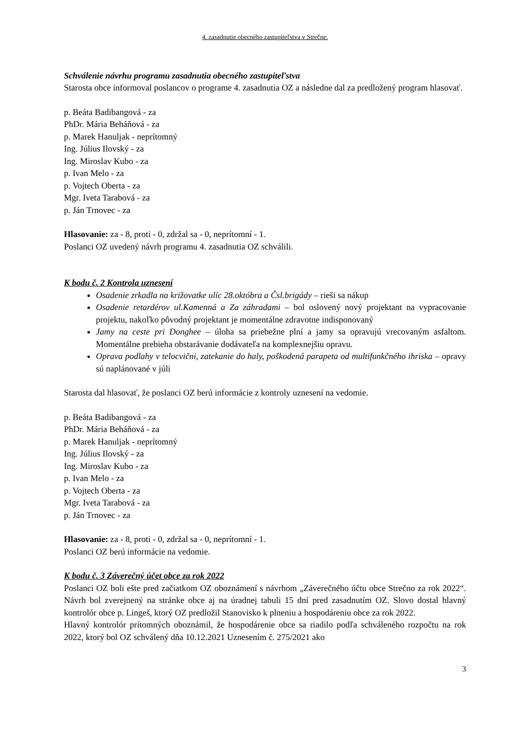4. zasadnutie obecného zastupiteľstva v Strečne.
Schválenie návrhu programu zasadnutia obecného zastupiteľstva
Starosta obce informoval poslancov o programe 4. zasadnutia OZ a následne dal za predložený program hlasovať.
p. Beáta Badibangová - za
PhDr. Mária Beháňová - za
p. Marek Hanuljak - neprítomný
Ing. Július Ilovský - za
Ing. Miroslav Kubo - za
p. Ivan Melo - za
p. Vojtech Oberta - za
Mgr. Iveta Tarabová - za
p. Ján Trnovec - za
Hlasovanie: za - 8, proti - 0, zdržal sa - 0, neprítomní - 1.
Poslanci OZ uvedený návrh programu 4. zasadnutia OZ schválili.
K bodu č. 2 Kontrola uznesení
Osadenie zrkadla na križovatke ulíc 28.októbra a Čsl.brigády – rieši sa nákup
Osadenie retardérov ul.Kamenná a Za záhradami – bol oslovený nový projektant na vypracovanie projektu, nakoľko pôvodný projektant je momentálne zdravotne indisponovaný
Jamy na ceste pri Donghee – úloha sa priebežne plní a jamy sa opravujú vrecovaným asfaltom. Momentálne prebieha obstarávanie dodávateľa na komplexnejšiu opravu.
Oprava podlahy v telocvični, zatekanie do haly, poškodená parapeta od multifunkčného ihriska – opravy sú naplánované v júli
Starosta dal hlasovať, že poslanci OZ berú informácie z kontroly uznesení na vedomie.
p. Beáta Badibangová - za
PhDr. Mária Beháňová - za
p. Marek Hanuljak - neprítomný
Ing. Július Ilovský - za
Ing. Miroslav Kubo - za
p. Ivan Melo - za
p. Vojtech Oberta - za
Mgr. Iveta Tarabová - za
p. Ján Trnovec - za
Hlasovanie: za - 8, proti - 0, zdržal sa - 0, neprítomní - 1.
Poslanci OZ berú informácie na vedomie.
K bodu č. 3 Záverečný účet obce za rok 2022
Poslanci OZ boli ešte pred začiatkom OZ oboznámení s návrhom „Záverečného účtu obce Strečno za rok 2022“. Návrh bol zverejnený na stránke obce aj na úradnej tabuli 15 dní pred zasadnutím OZ. Slovo dostal hlavný kontrolór obce p. Lingeš, ktorý OZ predložil Stanovisko k plneniu a hospodáreniu obce za rok 2022.
Hlavný kontrolór prítomných oboznámil, že hospodárenie obce sa riadilo podľa schváleného rozpočtu na rok 2022, ktorý bol OZ schválený dňa 10.12.2021 Uznesením č. 275/2021 ako
3